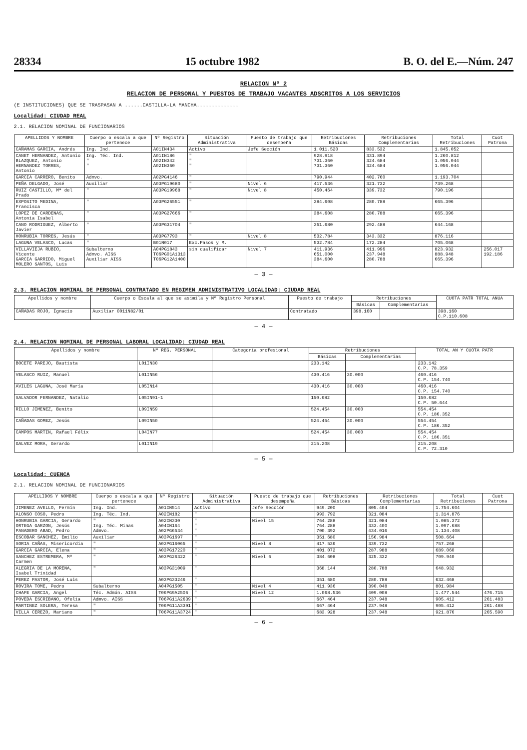28334 15 octubre 1982 B. O. del E.—Núm. 247
RELACION Nº 2
RELACION DE PERSONAL Y PUESTOS DE TRABAJO VACANTES ADSCRITOS A LOS SERVICIOS
(E INSTITUCIONES) QUE SE TRASPASAN A ......CASTILLA-LA MANCHA..............
Localidad: CIUDAD REAL
2.1. RELACION NOMINAL DE FUNCIONARIOS
| APELLIDOS Y NOMBRE | Cuerpo o escala a que pertenece | Nº Registro | Situación Administrativa | Puesto de trabajo que desempeña | Retribuciones Básicas | Retribuciones Complementarias | Total Retribuciones | Cuot Patrona |
| --- | --- | --- | --- | --- | --- | --- | --- | --- |
| CAÑAMAS GARCIA, Andrés | Ing. Ind. | A01IN434 | Activo | Jefe Sección | 1.011.520 | 833.532 | 1.845.052 | |
| CANET HERNANDEZ, Antonio BLAZQUEZ, Antonio HERNANDEZ TORRES, Antonio | Ing. Téc. Ind. " " | A01IN186 A02IN342 A02IN360 | " " " | | 928.918 731.360 731.360 | 331.894 324.684 324.684 | 1.260.812 1.056.044 1.056.044 | |
| GARCIA CARRERO, Benito | Admvo. | A02PG4146 | " | | 790.944 | 402.760 | 1.193.704 | |
| PEÑA DELGADO, José | Auxiliar | A03PG19680 | " | Nivel 6 | 417.536 | 321.732 | 739.268 | |
| RUIZ CASTILLO, Mª del Prado | " | A03PG19968 | " | Nivel 8 | 450.464 | 339.732 | 790.196 | |
| EXPOSITO MEDINA, Francisca | " | A03PG26551 | " | | 384.608 | 280.788 | 665.396 | |
| LOPEZ DE CARDENAS, Antonia Isabel | " | A03PG27666 | " | | 384.608 | 280.788 | 665.396 | |
| CANO RODRIGUEZ, Alberto Javier | " | A03PG31704 | " | | 351.680 | 292.488 | 644.168 | |
| HONRUBIA TORRES, Jesús | " | A03PG7793 | " | Nivel 8 | 532.784 | 343.332 | 876.116 | |
| LAGUNA VELASCO, Lucas | " | B01N017 | Exc.Pasos y M. | | 532.784 | 172.284 | 705.068 | |
| VILLAVIEJA RUBIO, Vicente GARCIA GARRIDO, Miguel MOLERO SANTOS, Luis | Subalterno Admvo. AISS Auxiliar AISS | A04PG1843 T06PG01A1313 T06PG12A1400 | sin cualificar | Nivel 7 | 411.936 651.000 384.600 | 411.996 237.948 280.788 | 823.932 888.948 665.396 | 256.017 192.186 |
— 3 —
2.3. RELACION NOMINAL DE PERSONAL CONTRATADO EN REGIMEN ADMINISTRATIVO LOCALIDAD: CIUDAD REAL
| Apellidos y nombre | Cuerpo o Escala al que se asimila y Nº Registro Personal | Puesto de trabajo | Retribuciones | | CUOTA PATR TOTAL ANUA |
| --- | --- | --- | --- | --- | --- |
| | | | Básicas | Complementarias | |
| CAÑADAS ROJO, Ignacio | Auxiliar 0011N82/01 | Contratado | 398.160 | | 398.160 C.P.110.608 |
— 4 —
2.4. RELACION NOMINAL DE PERSONAL LABORAL LOCALIDAD: CIUDAD REAL
| Apellidos y nombre | Nº REG. PERSONAL | Categoría profesional | Retribuciones | | TOTAL AN Y CUOTA PATR |
| --- | --- | --- | --- | --- | --- |
| | | | Básicas | Complementarias | |
| BOCETE PAREJO, Bautista | L01IN30 | | 233.142 | | 233.142 C.P. 78.359 |
| VELASCO RUIZ, Manuel | L01IN56 | | 430.416 | 30.000 | 460.416 C.P. 154.740 |
| AVILES LAGUNA, José María | L05IN14 | | 430.416 | 30.000 | 460.416 C.P. 154.740 |
| SALVADOR FERNANDEZ, Natalio | L05IN91-1 | | 150.682 | | 150.682 C.P. 50.644 |
| RILLO JIMENEZ, Benito | L09IN59 | | 524.454 | 30.000 | 554.454 C.P. 186.352 |
| CAÑADAS GOMEZ, Jesús | L09IN50 | | 524.454 | 30.000 | 554.454 C.P. 186.352 |
| CAMPOS MARTIN, Rafael Félix | L04IN77 | | 524.454 | 30.000 | 554.454 C.P. 186.351 |
| GALVEZ MORA, Gerardo | L01IN19 | | 215.208 | | 215.208 C.P. 72.310 |
— 5 —
Localidad: CUENCA
2.1. RELACION NOMINAL DE FUNCIONARIOS
| APELLIDOS Y NOMBRE | Cuerpo o escala a que pertenece | Nº Registro | Situación Administrativa | Puesto de trabajo que desempeña | Retribuciones Básicas | Retribuciones Complementarias | Total Retribuciones | Cuot Patrona |
| --- | --- | --- | --- | --- | --- | --- | --- | --- |
| JIMENEZ AVELLO, Fermín | Ing. Ind. | A01IN514 | Activo | Jefe Sección | 949.200 | 805.404 | 1.754.604 | |
| ALONSO COSO, Pedro | Ing. Téc. Ind. | A02IN182 | " | | 993.792 | 321.084 | 1.314.876 | |
| HONRUBIA GARCIA, Gerardo ORTEGA GARZON, Jesús PANADERO ABAD, Pedro | " Ing. Téc. Minas Admvo. | A02IN330 A04IN164 A02PG6534 | " " " | Nivel 15 | 764.288 764.288 700.392 | 321.084 333.400 434.016 | 1.085.372 1.097.688 1.134.408 | |
| ESCOBAR SANCHEZ, Emilio | Auxiliar | A03PG1697 | " | | 351.680 | 156.984 | 508.664 | |
| SORIA CAÑAS, Misericordia | " | A03PG16065 | " | Nivel 8 | 417.536 | 339.732 | 757.268 | |
| GARCIA GARCIA, Elena | " | A03PG17220 | " | | 401.072 | 287.988 | 689.060 | |
| SANCHEZ ESTREMERA, Mª Carmen | " | A03PG26322 | " | Nivel 6 | 384.608 | 325.332 | 709.940 | |
| ALEGRIA DE LA MORENA, Isabel Trinidad | " | A03PG31009 | " | | 368.144 | 280.788 | 648.932 | |
| PEREZ PASTOR, José Luis | | A03PG33246 | " | | 351.680 | 280.788 | 632.468 | |
| ROVIRA TOME, Pedro | Subalterno | A04PG1505 | " | Nivel 4 | 411.936 | 390.048 | 801.984 | |
| CHAFE GARCIA, Angel | Téc. Admón. AISS | T06PG9A2506 | " | Nivel 12 | 1.068.536 | 409.008 | 1.477.544 | 476.715 |
| POVEDA ESCRIBANO, Ofelia | Admvo. AISS | T06PG11A2639 | " | | 667.464 | 237.948 | 905.412 | 261.483 |
| MARTINEZ SOLERA, Teresa | " | T06PG11A3391 | " | | 667.464 | 237.948 | 905.412 | 261.488 |
| VILLA CEREZO, Mariano | " | T06PG11A3724 | " | | 683.928 | 237.948 | 921.876 | 265.590 |
— 6 —